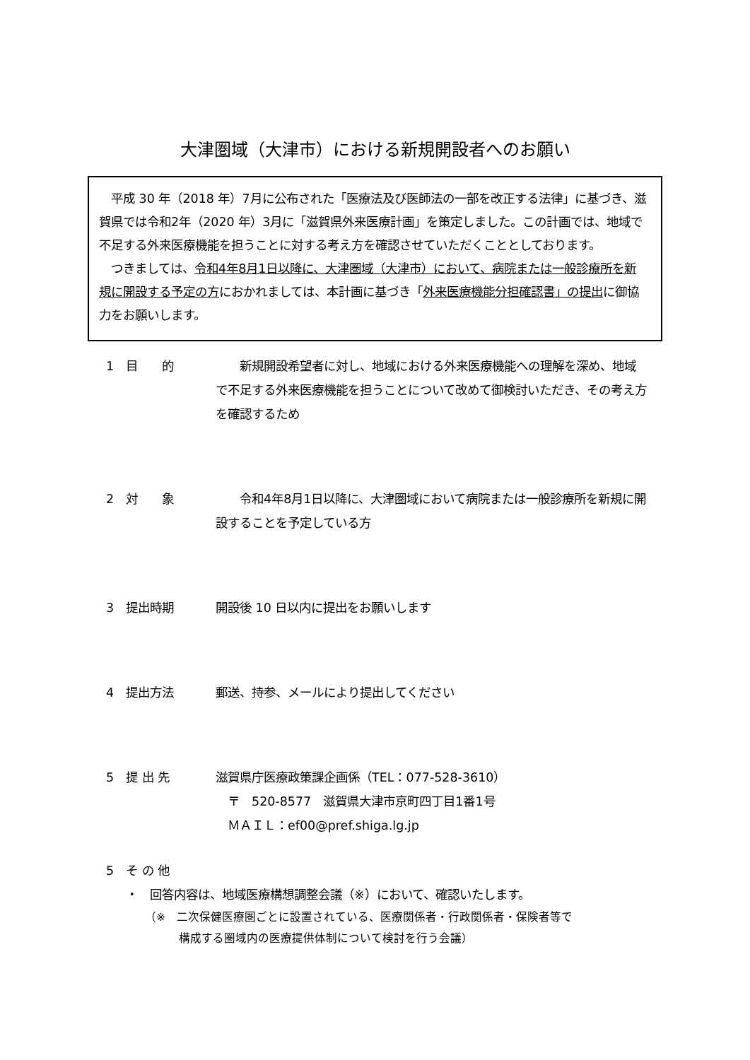大津圏域（大津市）における新規開設者へのお願い
　平成 30 年（2018 年）7月に公布された「医療法及び医師法の一部を改正する法律」に基づき、滋賀県では令和2年（2020 年）3月に「滋賀県外来医療計画」を策定しました。この計画では、地域で不足する外来医療機能を担うことに対する考え方を確認させていただくこととしております。
　つきましては、令和4年8月1日以降に、大津圏域（大津市）において、病院または一般診療所を新規に開設する予定の方におかれましては、本計画に基づき「外来医療機能分担確認書」の提出に御協力をお願いします。
1　目　　的 　　新規開設希望者に対し、地域における外来医療機能への理解を深め、地域で不足する外来医療機能を担うことについて改めて御検討いただき、その考え方を確認するため
2　対　　象 　　令和4年8月1日以降に、大津圏域において病院または一般診療所を新規に開設することを予定している方
3　提出時期 開設後 10 日以内に提出をお願いします
4　提出方法 郵送、持参、メールにより提出してください
5　提 出 先 滋賀県庁医療政策課企画係（TEL：077-528-3610）
　〒　520-8577　滋賀県大津市京町四丁目1番1号
　ＭＡＩＬ：ef00@pref.shiga.lg.jp
5　そ の 他
・　回答内容は、地域医療構想調整会議（※）において、確認いたします。
（※　二次保健医療圏ごとに設置されている、医療関係者・行政関係者・保険者等で
　　　構成する圏域内の医療提供体制について検討を行う会議）